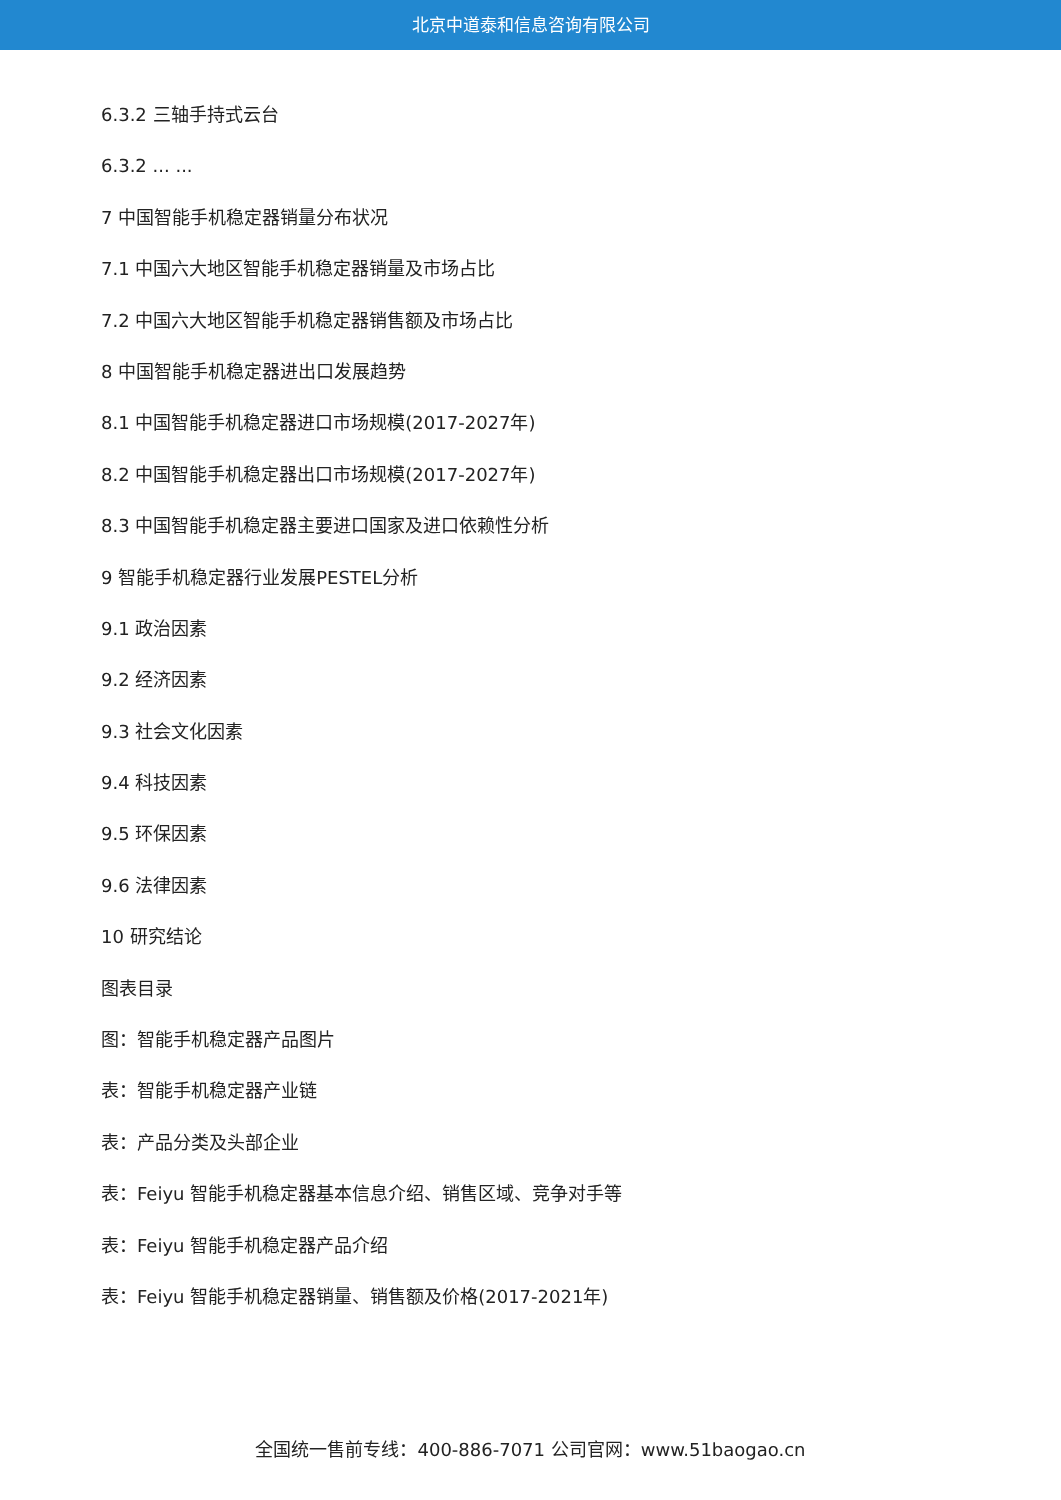北京中道泰和信息咨询有限公司
6.3.2 三轴手持式云台
6.3.2 ... ...
7 中国智能手机稳定器销量分布状况
7.1 中国六大地区智能手机稳定器销量及市场占比
7.2 中国六大地区智能手机稳定器销售额及市场占比
8 中国智能手机稳定器进出口发展趋势
8.1 中国智能手机稳定器进口市场规模(2017-2027年)
8.2 中国智能手机稳定器出口市场规模(2017-2027年)
8.3 中国智能手机稳定器主要进口国家及进口依赖性分析
9 智能手机稳定器行业发展PESTEL分析
9.1 政治因素
9.2 经济因素
9.3 社会文化因素
9.4 科技因素
9.5 环保因素
9.6 法律因素
10 研究结论
图表目录
图：智能手机稳定器产品图片
表：智能手机稳定器产业链
表：产品分类及头部企业
表：Feiyu 智能手机稳定器基本信息介绍、销售区域、竞争对手等
表：Feiyu 智能手机稳定器产品介绍
表：Feiyu 智能手机稳定器销量、销售额及价格(2017-2021年)
全国统一售前专线：400-886-7071 公司官网：www.51baogao.cn